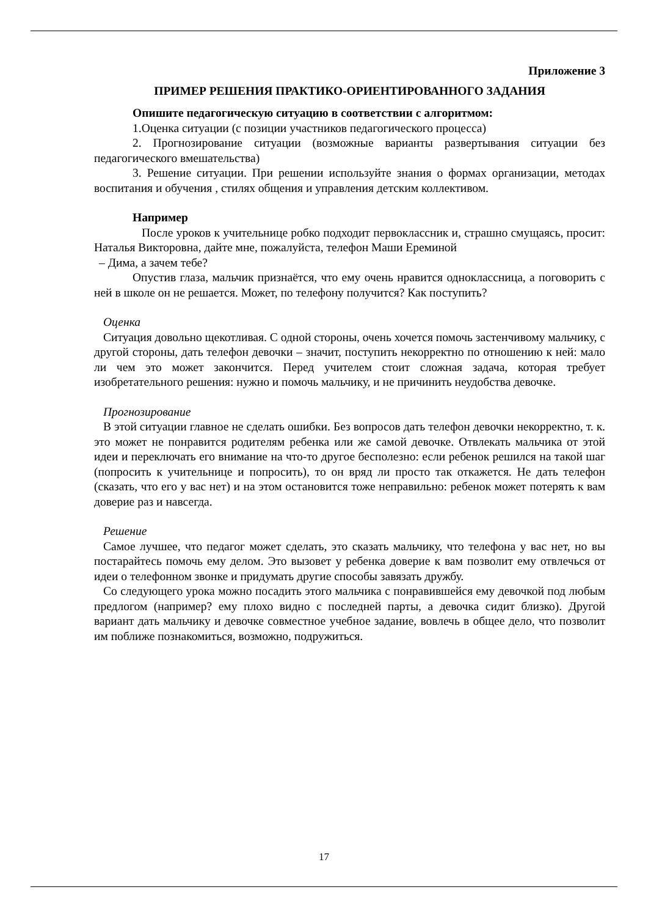Приложение 3
ПРИМЕР РЕШЕНИЯ ПРАКТИКО-ОРИЕНТИРОВАННОГО ЗАДАНИЯ
Опишите педагогическую ситуацию в соответствии с алгоритмом:
1.Оценка ситуации (с позиции участников педагогического процесса)
2. Прогнозирование ситуации (возможные варианты развертывания ситуации без педагогического вмешательства)
3. Решение ситуации. При решении используйте знания о формах организации, методах воспитания и обучения , стилях общения и управления детским коллективом.
Например
После уроков к учительнице робко подходит первоклассник и, страшно смущаясь, просит: Наталья Викторовна, дайте мне, пожалуйста, телефон Маши Ереминой
– Дима, а зачем тебе?
Опустив глаза, мальчик признаётся, что ему очень нравится одноклассница, а поговорить с ней в школе он не решается. Может, по телефону получится? Как поступить?
Оценка
Ситуация довольно щекотливая. С одной стороны, очень хочется помочь застенчивому мальчику, с другой стороны, дать телефон девочки – значит, поступить некорректно по отношению к ней: мало ли чем это может закончится. Перед учителем стоит сложная задача, которая требует изобретательного решения: нужно и помочь мальчику, и не причинить неудобства девочке.
Прогнозирование
В этой ситуации главное не сделать ошибки. Без вопросов дать телефон девочки некорректно, т. к. это может не понравится родителям ребенка или же самой девочке. Отвлекать мальчика от этой идеи и переключать его внимание на что-то другое бесполезно: если ребенок решился на такой шаг (попросить к учительнице и попросить), то он вряд ли просто так откажется. Не дать телефон (сказать, что его у вас нет) и на этом остановится тоже неправильно: ребенок может потерять к вам доверие раз и навсегда.
Решение
Самое лучшее, что педагог может сделать, это сказать мальчику, что телефона у вас нет, но вы постарайтесь помочь ему делом. Это вызовет у ребенка доверие к вам позволит ему отвлечься от идеи о телефонном звонке и придумать другие способы завязать дружбу.
Со следующего урока можно посадить этого мальчика с понравившейся ему девочкой под любым предлогом (например? ему плохо видно с последней парты, а девочка сидит близко). Другой вариант дать мальчику и девочке совместное учебное задание, вовлечь в общее дело, что позволит им поближе познакомиться, возможно, подружиться.
17